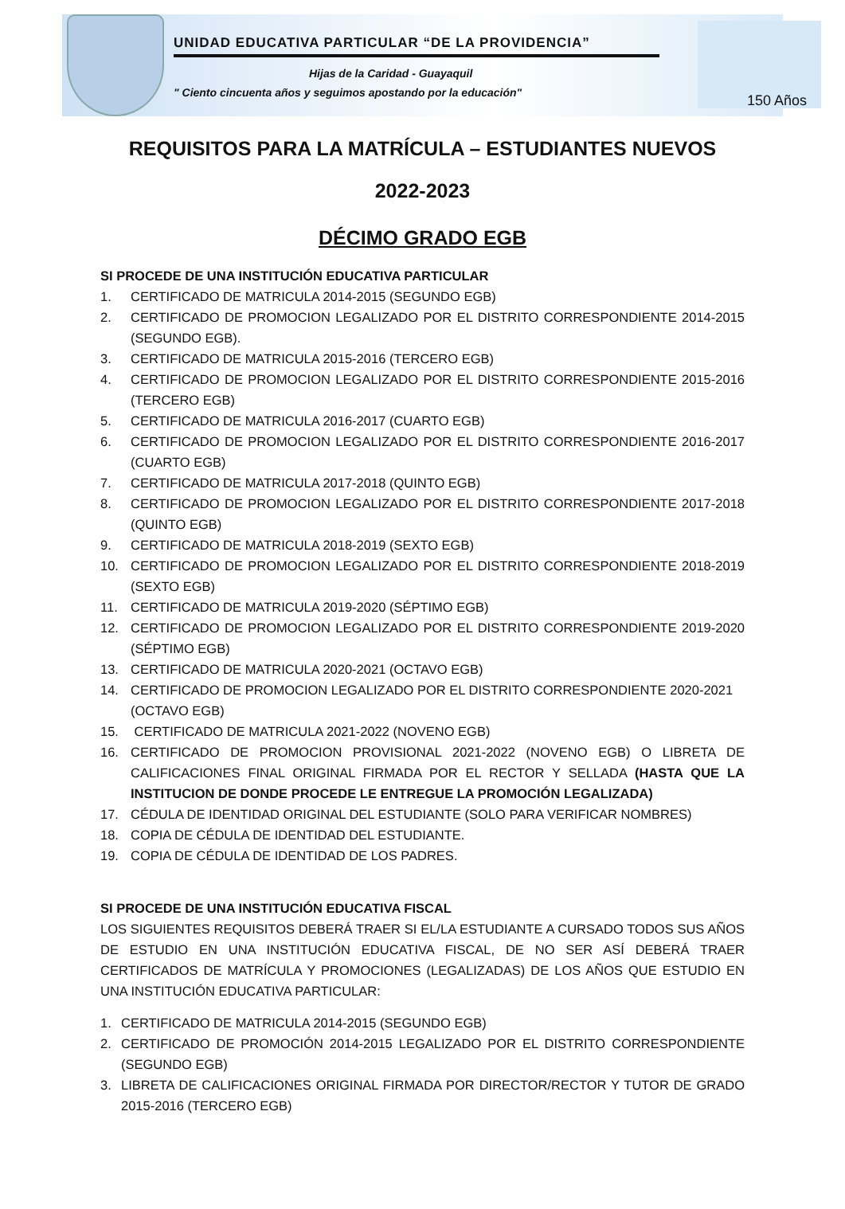UNIDAD EDUCATIVA PARTICULAR “DE LA PROVIDENCIA”
Hijas de la Caridad - Guayaquil
" Ciento cincuenta años y seguimos apostando por la educación"
150 Años
REQUISITOS PARA LA MATRÍCULA – ESTUDIANTES NUEVOS
2022-2023
DÉCIMO GRADO EGB
SI PROCEDE DE UNA INSTITUCIÓN EDUCATIVA PARTICULAR
1. CERTIFICADO DE MATRICULA 2014-2015 (SEGUNDO EGB)
2. CERTIFICADO DE PROMOCION LEGALIZADO POR EL DISTRITO CORRESPONDIENTE 2014-2015 (SEGUNDO EGB).
3. CERTIFICADO DE MATRICULA 2015-2016 (TERCERO EGB)
4. CERTIFICADO DE PROMOCION LEGALIZADO POR EL DISTRITO CORRESPONDIENTE 2015-2016 (TERCERO EGB)
5. CERTIFICADO DE MATRICULA 2016-2017 (CUARTO EGB)
6. CERTIFICADO DE PROMOCION LEGALIZADO POR EL DISTRITO CORRESPONDIENTE 2016-2017 (CUARTO EGB)
7. CERTIFICADO DE MATRICULA 2017-2018 (QUINTO EGB)
8. CERTIFICADO DE PROMOCION LEGALIZADO POR EL DISTRITO CORRESPONDIENTE 2017-2018 (QUINTO EGB)
9. CERTIFICADO DE MATRICULA 2018-2019 (SEXTO EGB)
10. CERTIFICADO DE PROMOCION LEGALIZADO POR EL DISTRITO CORRESPONDIENTE 2018-2019 (SEXTO EGB)
11. CERTIFICADO DE MATRICULA 2019-2020 (SÉPTIMO EGB)
12. CERTIFICADO DE PROMOCION LEGALIZADO POR EL DISTRITO CORRESPONDIENTE 2019-2020 (SÉPTIMO EGB)
13. CERTIFICADO DE MATRICULA 2020-2021 (OCTAVO EGB)
14. CERTIFICADO DE PROMOCION LEGALIZADO POR EL DISTRITO CORRESPONDIENTE 2020-2021 (OCTAVO EGB)
15. CERTIFICADO DE MATRICULA 2021-2022 (NOVENO EGB)
16. CERTIFICADO DE PROMOCION PROVISIONAL 2021-2022 (NOVENO EGB) O LIBRETA DE CALIFICACIONES FINAL ORIGINAL FIRMADA POR EL RECTOR Y SELLADA (HASTA QUE LA INSTITUCION DE DONDE PROCEDE LE ENTREGUE LA PROMOCIÓN LEGALIZADA)
17. CÉDULA DE IDENTIDAD ORIGINAL DEL ESTUDIANTE (SOLO PARA VERIFICAR NOMBRES)
18. COPIA DE CÉDULA DE IDENTIDAD DEL ESTUDIANTE.
19. COPIA DE CÉDULA DE IDENTIDAD DE LOS PADRES.
SI PROCEDE DE UNA INSTITUCIÓN EDUCATIVA FISCAL
LOS SIGUIENTES REQUISITOS DEBERÁ TRAER SI EL/LA ESTUDIANTE A CURSADO TODOS SUS AÑOS DE ESTUDIO EN UNA INSTITUCIÓN EDUCATIVA FISCAL, DE NO SER ASÍ DEBERÁ TRAER CERTIFICADOS DE MATRÍCULA Y PROMOCIONES (LEGALIZADAS) DE LOS AÑOS QUE ESTUDIO EN UNA INSTITUCIÓN EDUCATIVA PARTICULAR:
1. CERTIFICADO DE MATRICULA 2014-2015 (SEGUNDO EGB)
2. CERTIFICADO DE PROMOCIÓN 2014-2015 LEGALIZADO POR EL DISTRITO CORRESPONDIENTE (SEGUNDO EGB)
3. LIBRETA DE CALIFICACIONES ORIGINAL FIRMADA POR DIRECTOR/RECTOR Y TUTOR DE GRADO 2015-2016 (TERCERO EGB)